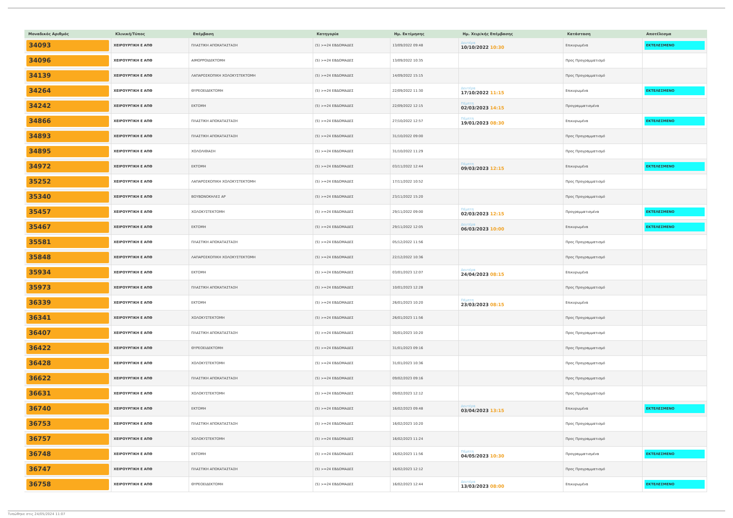| Μοναδικός Αριθμός | Κλινική/Τύπος | Επέμβαση | Κατηγορία | Ημ. Εκτίμησης | Ημ. Χειρ/κής Επέμβασης | Κατάσταση | Αποτέλεσμα |
| --- | --- | --- | --- | --- | --- | --- | --- |
| 34093 | ΧΕΙΡΟΥΡΓΙΚΗ Ε ΑΠΘ | ΠΛΑΣΤΙΚΗ ΑΠΟΚΑΤΑΣΤΑΣΗ | (5) >=24 ΕΒΔΟΜΑΔΕΣ | 13/09/2022 09:48 | Δευτέρα 10/10/2022 10:30 | Επικυρωμένα | ΕΚΤΕΛΕΣΜΕΝΟ |
| 34096 | ΧΕΙΡΟΥΡΓΙΚΗ Ε ΑΠΘ | ΑΙΜΟΡΡΟΙΔΕΚΤΟΜΗ | (5) >=24 ΕΒΔΟΜΑΔΕΣ | 13/09/2022 10:35 | | Προς Προγραμματισμό | |
| 34139 | ΧΕΙΡΟΥΡΓΙΚΗ Ε ΑΠΘ | ΛΑΠΑΡΟΣΚΟΠΙΚΗ ΧΟΛΟΚΥΣΤΕΚΤΟΜΗ | (5) >=24 ΕΒΔΟΜΑΔΕΣ | 14/09/2022 15:15 | | Προς Προγραμματισμό | |
| 34264 | ΧΕΙΡΟΥΡΓΙΚΗ Ε ΑΠΘ | ΘΥΡΕΟΕΙΔΕΚΤΟΜΗ | (5) >=24 ΕΒΔΟΜΑΔΕΣ | 22/09/2022 11:30 | Δευτέρα 17/10/2022 11:15 | Επικυρωμένα | ΕΚΤΕΛΕΣΜΕΝΟ |
| 34242 | ΧΕΙΡΟΥΡΓΙΚΗ Ε ΑΠΘ | ΕΚΤΟΜΗ | (5) >=24 ΕΒΔΟΜΑΔΕΣ | 22/09/2022 12:15 | Πέμπτη 02/03/2023 14:15 | Προγραμματισμένα | |
| 34866 | ΧΕΙΡΟΥΡΓΙΚΗ Ε ΑΠΘ | ΠΛΑΣΤΙΚΗ ΑΠΟΚΑΤΑΣΤΑΣΗ | (5) >=24 ΕΒΔΟΜΑΔΕΣ | 27/10/2022 12:57 | Πέμπτη 19/01/2023 08:30 | Επικυρωμένα | ΕΚΤΕΛΕΣΜΕΝΟ |
| 34893 | ΧΕΙΡΟΥΡΓΙΚΗ Ε ΑΠΘ | ΠΛΑΣΤΙΚΗ ΑΠΟΚΑΤΑΣΤΑΣΗ | (5) >=24 ΕΒΔΟΜΑΔΕΣ | 31/10/2022 09:00 | | Προς Προγραμματισμό | |
| 34895 | ΧΕΙΡΟΥΡΓΙΚΗ Ε ΑΠΘ | ΧΟΛΟΛΙΘΙΑΣΗ | (5) >=24 ΕΒΔΟΜΑΔΕΣ | 31/10/2022 11:29 | | Προς Προγραμματισμό | |
| 34972 | ΧΕΙΡΟΥΡΓΙΚΗ Ε ΑΠΘ | ΕΚΤΟΜΗ | (5) >=24 ΕΒΔΟΜΑΔΕΣ | 03/11/2022 12:44 | Πέμπτη 09/03/2023 12:15 | Επικυρωμένα | ΕΚΤΕΛΕΣΜΕΝΟ |
| 35252 | ΧΕΙΡΟΥΡΓΙΚΗ Ε ΑΠΘ | ΛΑΠΑΡΟΣΚΟΠΙΚΗ ΧΟΛΟΚΥΣΤΕΚΤΟΜΗ | (5) >=24 ΕΒΔΟΜΑΔΕΣ | 17/11/2022 10:52 | | Προς Προγραμματισμό | |
| 35340 | ΧΕΙΡΟΥΡΓΙΚΗ Ε ΑΠΘ | ΒΟΥΒΩΝΟΚΗΛΕΣ ΑΡ | (5) >=24 ΕΒΔΟΜΑΔΕΣ | 23/11/2022 15:20 | | Προς Προγραμματισμό | |
| 35457 | ΧΕΙΡΟΥΡΓΙΚΗ Ε ΑΠΘ | ΧΟΛΟΚΥΣΤΕΚΤΟΜΗ | (5) >=24 ΕΒΔΟΜΑΔΕΣ | 29/11/2022 09:00 | Πέμπτη 02/03/2023 12:15 | Προγραμματισμένα | ΕΚΤΕΛΕΣΜΕΝΟ |
| 35467 | ΧΕΙΡΟΥΡΓΙΚΗ Ε ΑΠΘ | ΕΚΤΟΜΗ | (5) >=24 ΕΒΔΟΜΑΔΕΣ | 29/11/2022 12:05 | Δευτέρα 06/03/2023 10:00 | Επικυρωμένα | ΕΚΤΕΛΕΣΜΕΝΟ |
| 35581 | ΧΕΙΡΟΥΡΓΙΚΗ Ε ΑΠΘ | ΠΛΑΣΤΙΚΗ ΑΠΟΚΑΤΑΣΤΑΣΗ | (5) >=24 ΕΒΔΟΜΑΔΕΣ | 05/12/2022 11:56 | | Προς Προγραμματισμό | |
| 35848 | ΧΕΙΡΟΥΡΓΙΚΗ Ε ΑΠΘ | ΛΑΠΑΡΟΣΚΟΠΙΚΗ ΧΟΛΟΚΥΣΤΕΚΤΟΜΗ | (5) >=24 ΕΒΔΟΜΑΔΕΣ | 22/12/2022 10:36 | | Προς Προγραμματισμό | |
| 35934 | ΧΕΙΡΟΥΡΓΙΚΗ Ε ΑΠΘ | ΕΚΤΟΜΗ | (5) >=24 ΕΒΔΟΜΑΔΕΣ | 03/01/2023 12:07 | Δευτέρα 24/04/2023 08:15 | Επικυρωμένα | |
| 35973 | ΧΕΙΡΟΥΡΓΙΚΗ Ε ΑΠΘ | ΠΛΑΣΤΙΚΗ ΑΠΟΚΑΤΑΣΤΑΣΗ | (5) >=24 ΕΒΔΟΜΑΔΕΣ | 10/01/2023 12:28 | | Προς Προγραμματισμό | |
| 36339 | ΧΕΙΡΟΥΡΓΙΚΗ Ε ΑΠΘ | ΕΚΤΟΜΗ | (5) >=24 ΕΒΔΟΜΑΔΕΣ | 26/01/2023 10:20 | Πέμπτη 23/03/2023 08:15 | Επικυρωμένα | |
| 36341 | ΧΕΙΡΟΥΡΓΙΚΗ Ε ΑΠΘ | ΧΟΛΟΚΥΣΤΕΚΤΟΜΗ | (5) >=24 ΕΒΔΟΜΑΔΕΣ | 26/01/2023 11:56 | | Προς Προγραμματισμό | |
| 36407 | ΧΕΙΡΟΥΡΓΙΚΗ Ε ΑΠΘ | ΠΛΑΣΤΙΚΗ ΑΠΟΚΑΤΑΣΤΑΣΗ | (5) >=24 ΕΒΔΟΜΑΔΕΣ | 30/01/2023 10:20 | | Προς Προγραμματισμό | |
| 36422 | ΧΕΙΡΟΥΡΓΙΚΗ Ε ΑΠΘ | ΘΥΡΕΟΕΙΔΕΚΤΟΜΗ | (5) >=24 ΕΒΔΟΜΑΔΕΣ | 31/01/2023 09:16 | | Προς Προγραμματισμό | |
| 36428 | ΧΕΙΡΟΥΡΓΙΚΗ Ε ΑΠΘ | ΧΟΛΟΚΥΣΤΕΚΤΟΜΗ | (5) >=24 ΕΒΔΟΜΑΔΕΣ | 31/01/2023 10:36 | | Προς Προγραμματισμό | |
| 36622 | ΧΕΙΡΟΥΡΓΙΚΗ Ε ΑΠΘ | ΠΛΑΣΤΙΚΗ ΑΠΟΚΑΤΑΣΤΑΣΗ | (5) >=24 ΕΒΔΟΜΑΔΕΣ | 09/02/2023 09:16 | | Προς Προγραμματισμό | |
| 36631 | ΧΕΙΡΟΥΡΓΙΚΗ Ε ΑΠΘ | ΧΟΛΟΚΥΣΤΕΚΤΟΜΗ | (5) >=24 ΕΒΔΟΜΑΔΕΣ | 09/02/2023 12:12 | | Προς Προγραμματισμό | |
| 36740 | ΧΕΙΡΟΥΡΓΙΚΗ Ε ΑΠΘ | ΕΚΤΟΜΗ | (5) >=24 ΕΒΔΟΜΑΔΕΣ | 16/02/2023 09:48 | Δευτέρα 03/04/2023 13:15 | Επικυρωμένα | ΕΚΤΕΛΕΣΜΕΝΟ |
| 36753 | ΧΕΙΡΟΥΡΓΙΚΗ Ε ΑΠΘ | ΠΛΑΣΤΙΚΗ ΑΠΟΚΑΤΑΣΤΑΣΗ | (5) >=24 ΕΒΔΟΜΑΔΕΣ | 16/02/2023 10:20 | | Προς Προγραμματισμό | |
| 36757 | ΧΕΙΡΟΥΡΓΙΚΗ Ε ΑΠΘ | ΧΟΛΟΚΥΣΤΕΚΤΟΜΗ | (5) >=24 ΕΒΔΟΜΑΔΕΣ | 16/02/2023 11:24 | | Προς Προγραμματισμό | |
| 36748 | ΧΕΙΡΟΥΡΓΙΚΗ Ε ΑΠΘ | ΕΚΤΟΜΗ | (5) >=24 ΕΒΔΟΜΑΔΕΣ | 16/02/2023 11:56 | Πέμπτη 04/05/2023 10:30 | Προγραμματισμένα | ΕΚΤΕΛΕΣΜΕΝΟ |
| 36747 | ΧΕΙΡΟΥΡΓΙΚΗ Ε ΑΠΘ | ΠΛΑΣΤΙΚΗ ΑΠΟΚΑΤΑΣΤΑΣΗ | (5) >=24 ΕΒΔΟΜΑΔΕΣ | 16/02/2023 12:12 | | Προς Προγραμματισμό | |
| 36758 | ΧΕΙΡΟΥΡΓΙΚΗ Ε ΑΠΘ | ΘΥΡΕΟΕΙΔΕΚΤΟΜΗ | (5) >=24 ΕΒΔΟΜΑΔΕΣ | 16/02/2023 12:44 | Δευτέρα 13/03/2023 08:00 | Επικυρωμένα | ΕΚΤΕΛΕΣΜΕΝΟ |
Τυπώθηκε στις 24/05/2024 11:07